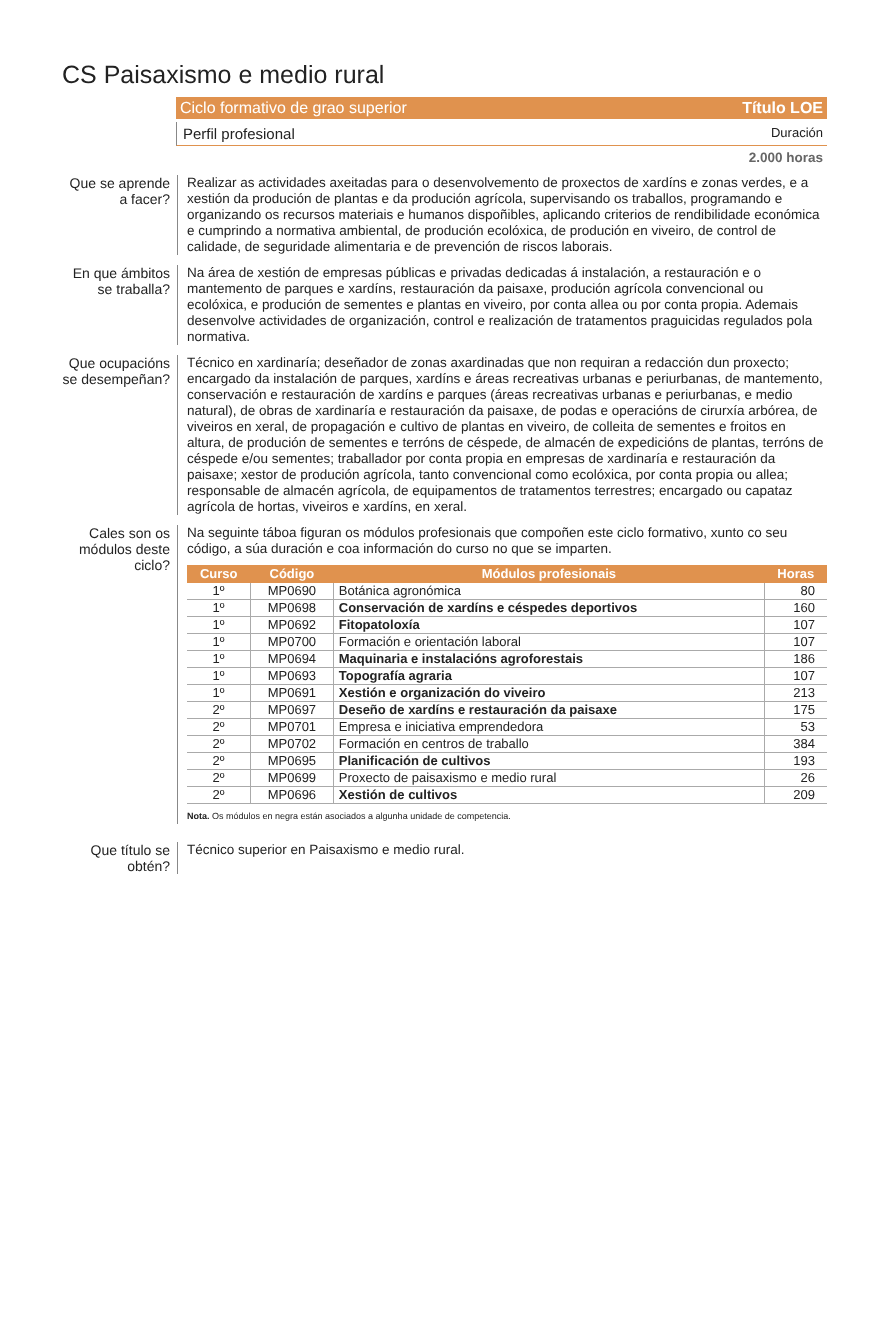CS Paisaxismo e medio rural
Ciclo formativo de grao superior Título LOE
Perfil profesional Duración
2.000 horas
Que se aprende a facer?
Realizar as actividades axeitadas para o desenvolvemento de proxectos de xardíns e zonas verdes, e a xestión da produción de plantas e da produción agrícola, supervisando os traballos, programando e organizando os recursos materiais e humanos dispoñibles, aplicando criterios de rendibilidade económica e cumprindo a normativa ambiental, de produción ecolóxica, de produción en viveiro, de control de calidade, de seguridade alimentaria e de prevención de riscos laborais.
En que ámbitos se traballa?
Na área de xestión de empresas públicas e privadas dedicadas á instalación, a restauración e o mantemento de parques e xardíns, restauración da paisaxe, produción agrícola convencional ou ecolóxica, e produción de sementes e plantas en viveiro, por conta allea ou por conta propia. Ademais desenvolve actividades de organización, control e realización de tratamentos praguicidas regulados pola normativa.
Que ocupacións se desempeñan?
Técnico en xardinaría; deseñador de zonas axardinadas que non requiran a redacción dun proxecto; encargado da instalación de parques, xardíns e áreas recreativas urbanas e periurbanas, de mantemento, conservación e restauración de xardíns e parques (áreas recreativas urbanas e periurbanas, e medio natural), de obras de xardinaría e restauración da paisaxe, de podas e operacións de cirurxía arbórea, de viveiros en xeral, de propagación e cultivo de plantas en viveiro, de colleita de sementes e froitos en altura, de produción de sementes e terróns de céspede, de almacén de expedicións de plantas, terróns de céspede e/ou sementes; traballador por conta propia en empresas de xardinaría e restauración da paisaxe; xestor de produción agrícola, tanto convencional como ecolóxica, por conta propia ou allea; responsable de almacén agrícola, de equipamentos de tratamentos terrestres; encargado ou capataz agrícola de hortas, viveiros e xardíns, en xeral.
Cales son os módulos deste ciclo?
Na seguinte táboa figuran os módulos profesionais que compoñen este ciclo formativo, xunto co seu código, a súa duración e coa información do curso no que se imparten.
| Curso | Código | Módulos profesionais | Horas |
| --- | --- | --- | --- |
| 1º | MP0690 | Botánica agronómica | 80 |
| 1º | MP0698 | Conservación de xardíns e céspedes deportivos | 160 |
| 1º | MP0692 | Fitopatoloxía | 107 |
| 1º | MP0700 | Formación e orientación laboral | 107 |
| 1º | MP0694 | Maquinaria e instalacións agroforestais | 186 |
| 1º | MP0693 | Topografía agraria | 107 |
| 1º | MP0691 | Xestión e organización do viveiro | 213 |
| 2º | MP0697 | Deseño de xardíns e restauración da paisaxe | 175 |
| 2º | MP0701 | Empresa e iniciativa emprendedora | 53 |
| 2º | MP0702 | Formación en centros de traballo | 384 |
| 2º | MP0695 | Planificación de cultivos | 193 |
| 2º | MP0699 | Proxecto de paisaxismo e medio rural | 26 |
| 2º | MP0696 | Xestión de cultivos | 209 |
Nota. Os módulos en negra están asociados a algunha unidade de competencia.
Que título se obtén?
Técnico superior en Paisaxismo e medio rural.